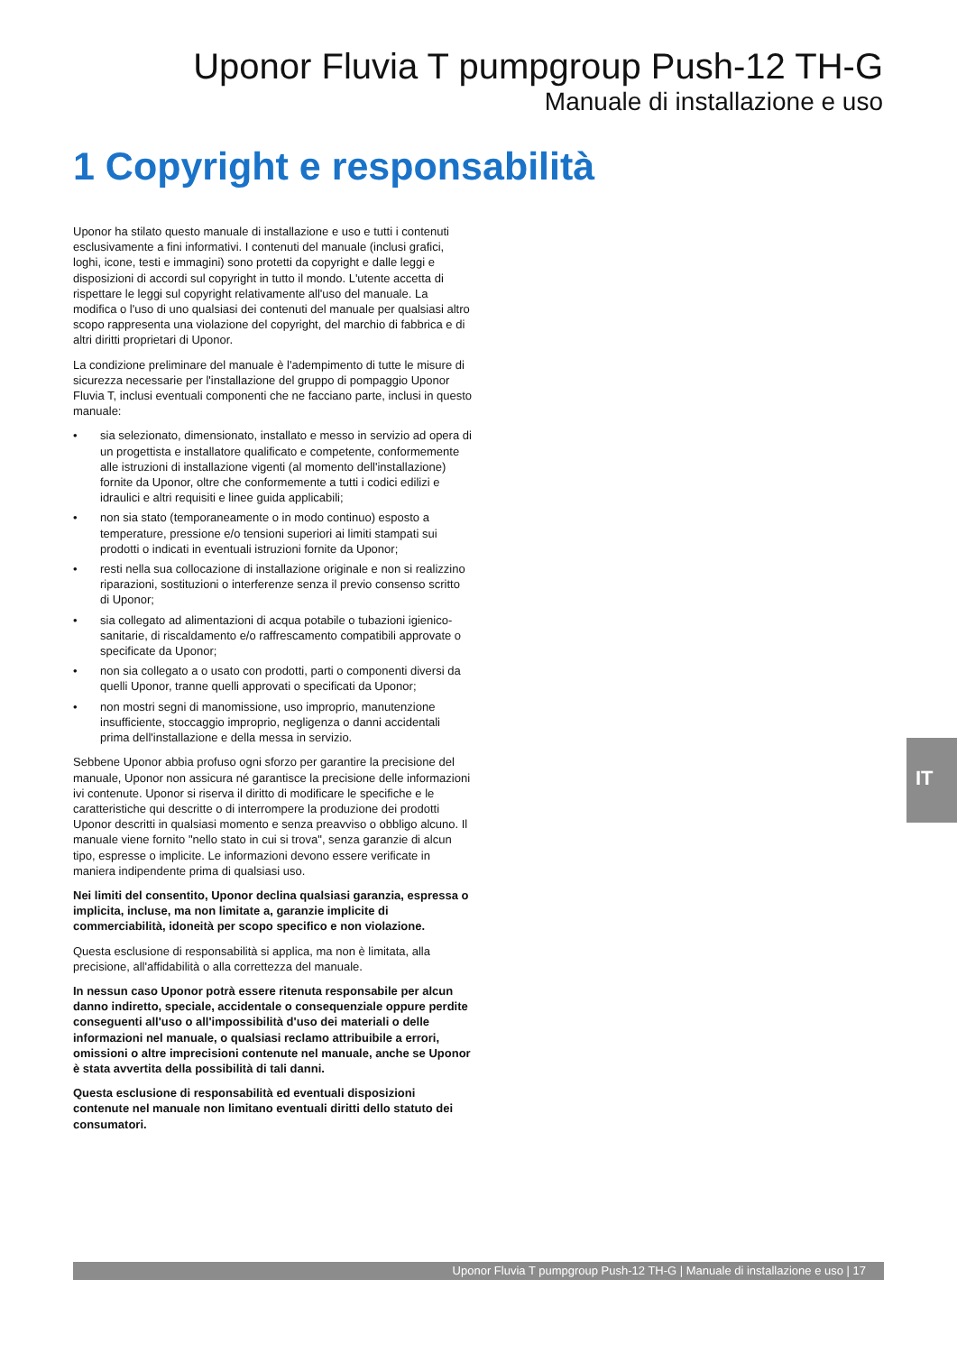Uponor Fluvia T pumpgroup Push-12 TH-G
Manuale di installazione e uso
1 Copyright e responsabilità
Uponor ha stilato questo manuale di installazione e uso e tutti i contenuti esclusivamente a fini informativi. I contenuti del manuale (inclusi grafici, loghi, icone, testi e immagini) sono protetti da copyright e dalle leggi e disposizioni di accordi sul copyright in tutto il mondo. L'utente accetta di rispettare le leggi sul copyright relativamente all'uso del manuale. La modifica o l'uso di uno qualsiasi dei contenuti del manuale per qualsiasi altro scopo rappresenta una violazione del copyright, del marchio di fabbrica e di altri diritti proprietari di Uponor.
La condizione preliminare del manuale è l'adempimento di tutte le misure di sicurezza necessarie per l'installazione del gruppo di pompaggio Uponor Fluvia T, inclusi eventuali componenti che ne facciano parte, inclusi in questo manuale:
• sia selezionato, dimensionato, installato e messo in servizio ad opera di un progettista e installatore qualificato e competente, conformemente alle istruzioni di installazione vigenti (al momento dell'installazione) fornite da Uponor, oltre che conformemente a tutti i codici edilizi e idraulici e altri requisiti e linee guida applicabili;
• non sia stato (temporaneamente o in modo continuo) esposto a temperature, pressione e/o tensioni superiori ai limiti stampati sui prodotti o indicati in eventuali istruzioni fornite da Uponor;
• resti nella sua collocazione di installazione originale e non si realizzino riparazioni, sostituzioni o interferenze senza il previo consenso scritto di Uponor;
• sia collegato ad alimentazioni di acqua potabile o tubazioni igienico-sanitarie, di riscaldamento e/o raffrescamento compatibili approvate o specificate da Uponor;
• non sia collegato a o usato con prodotti, parti o componenti diversi da quelli Uponor, tranne quelli approvati o specificati da Uponor;
• non mostri segni di manomissione, uso improprio, manutenzione insufficiente, stoccaggio improprio, negligenza o danni accidentali prima dell'installazione e della messa in servizio.
Sebbene Uponor abbia profuso ogni sforzo per garantire la precisione del manuale, Uponor non assicura né garantisce la precisione delle informazioni ivi contenute. Uponor si riserva il diritto di modificare le specifiche e le caratteristiche qui descritte o di interrompere la produzione dei prodotti Uponor descritti in qualsiasi momento e senza preavviso o obbligo alcuno. Il manuale viene fornito "nello stato in cui si trova", senza garanzie di alcun tipo, espresse o implicite. Le informazioni devono essere verificate in maniera indipendente prima di qualsiasi uso.
Nei limiti del consentito, Uponor declina qualsiasi garanzia, espressa o implicita, incluse, ma non limitate a, garanzie implicite di commerciabilità, idoneità per scopo specifico e non violazione.
Questa esclusione di responsabilità si applica, ma non è limitata, alla precisione, all'affidabilità o alla correttezza del manuale.
In nessun caso Uponor potrà essere ritenuta responsabile per alcun danno indiretto, speciale, accidentale o consequenziale oppure perdite conseguenti all'uso o all'impossibilità d'uso dei materiali o delle informazioni nel manuale, o qualsiasi reclamo attribuibile a errori, omissioni o altre imprecisioni contenute nel manuale, anche se Uponor è stata avvertita della possibilità di tali danni.
Questa esclusione di responsabilità ed eventuali disposizioni contenute nel manuale non limitano eventuali diritti dello statuto dei consumatori.
IT
Uponor Fluvia T pumpgroup Push-12 TH-G | Manuale di installazione e uso | 17